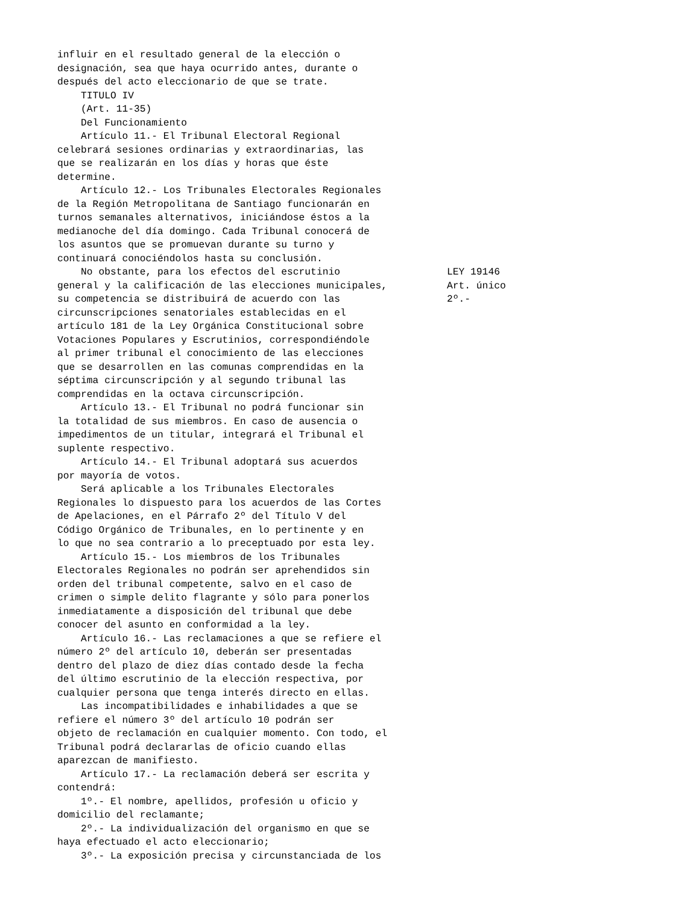influir en el resultado general de la elección o designación, sea que haya ocurrido antes, durante o después del acto eleccionario de que se trate. TITULO IV (Art. 11-35) Del Funcionamiento Artículo 11.- El Tribunal Electoral Regional celebrará sesiones ordinarias y extraordinarias, las que se realizarán en los días y horas que éste determine. Artículo 12.- Los Tribunales Electorales Regionales de la Región Metropolitana de Santiago funcionarán en turnos semanales alternativos, iniciándose éstos a la medianoche del día domingo. Cada Tribunal conocerá de los asuntos que se promuevan durante su turno y continuará conociéndolos hasta su conclusión.
No obstante, para los efectos del escrutinio LEY 19146
general y la calificación de las elecciones municipales, Art. único
su competencia se distribuirá de acuerdo con las 2º.-
circunscripciones senatoriales establecidas en el artículo 181 de la Ley Orgánica Constitucional sobre Votaciones Populares y Escrutinios, correspondiéndole al primer tribunal el conocimiento de las elecciones que se desarrollen en las comunas comprendidas en la séptima circunscripción y al segundo tribunal las comprendidas en la octava circunscripción. Artículo 13.- El Tribunal no podrá funcionar sin la totalidad de sus miembros. En caso de ausencia o impedimentos de un titular, integrará el Tribunal el suplente respectivo. Artículo 14.- El Tribunal adoptará sus acuerdos por mayoría de votos. Será aplicable a los Tribunales Electorales Regionales lo dispuesto para los acuerdos de las Cortes de Apelaciones, en el Párrafo 2º del Título V del Código Orgánico de Tribunales, en lo pertinente y en lo que no sea contrario a lo preceptuado por esta ley. Artículo 15.- Los miembros de los Tribunales Electorales Regionales no podrán ser aprehendidos sin orden del tribunal competente, salvo en el caso de crimen o simple delito flagrante y sólo para ponerlos inmediatamente a disposición del tribunal que debe conocer del asunto en conformidad a la ley. Artículo 16.- Las reclamaciones a que se refiere el número 2º del artículo 10, deberán ser presentadas dentro del plazo de diez días contado desde la fecha del último escrutinio de la elección respectiva, por cualquier persona que tenga interés directo en ellas. Las incompatibilidades e inhabilidades a que se refiere el número 3º del artículo 10 podrán ser objeto de reclamación en cualquier momento. Con todo, el Tribunal podrá declararlas de oficio cuando ellas aparezcan de manifiesto. Artículo 17.- La reclamación deberá ser escrita y contendrá: 1º.- El nombre, apellidos, profesión u oficio y domicilio del reclamante; 2º.- La individualización del organismo en que se haya efectuado el acto eleccionario; 3º.- La exposición precisa y circunstanciada de los